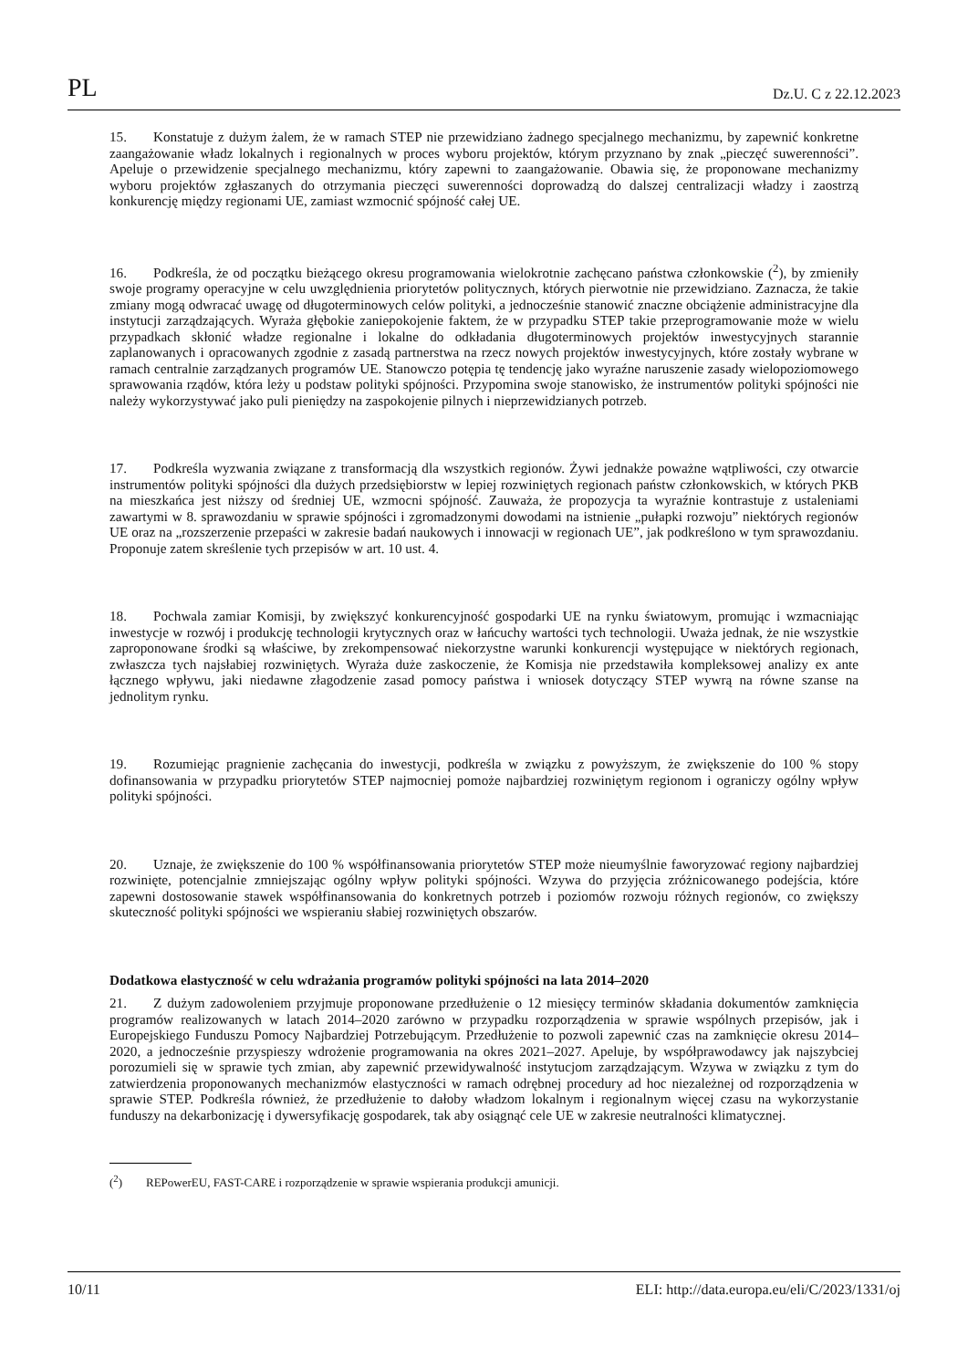PL Dz.U. C z 22.12.2023
15. Konstatuje z dużym żalem, że w ramach STEP nie przewidziano żadnego specjalnego mechanizmu, by zapewnić konkretne zaangażowanie władz lokalnych i regionalnych w proces wyboru projektów, którym przyznano by znak „pieczęć suwerenności”. Apeluje o przewidzenie specjalnego mechanizmu, który zapewni to zaangażowanie. Obawia się, że proponowane mechanizmy wyboru projektów zgłaszanych do otrzymania pieczęci suwerenności doprowadzą do dalszej centralizacji władzy i zaostrzą konkurencję między regionami UE, zamiast wzmocnić spójność całej UE.
16. Podkreśla, że od początku bieżącego okresu programowania wielokrotnie zachęcano państwa członkowskie (<sup>2</sup>), by zmieniły swoje programy operacyjne w celu uwzględnienia priorytetów politycznych, których pierwotnie nie przewidziano. Zaznacza, że takie zmiany mogą odwracać uwagę od długoterminowych celów polityki, a jednocześnie stanowić znaczne obciążenie administracyjne dla instytucji zarządzających. Wyraża głębokie zaniepokojenie faktem, że w przypadku STEP takie przeprogramowanie może w wielu przypadkach skłonić władze regionalne i lokalne do odkładania długoterminowych projektów inwestycyjnych starannie zaplanowanych i opracowanych zgodnie z zasadą partnerstwa na rzecz nowych projektów inwestycyjnych, które zostały wybrane w ramach centralnie zarządzanych programów UE. Stanowczo potępia tę tendencję jako wyraźne naruszenie zasady wielopoziomowego sprawowania rządów, która leży u podstaw polityki spójności. Przypomina swoje stanowisko, że instrumentów polityki spójności nie należy wykorzystywać jako puli pieniędzy na zaspokojenie pilnych i nieprzewidzianych potrzeb.
17. Podkreśla wyzwania związane z transformacją dla wszystkich regionów. Żywi jednakże poważne wątpliwości, czy otwarcie instrumentów polityki spójności dla dużych przedsiębiorstw w lepiej rozwiniętych regionach państw członkowskich, w których PKB na mieszkańca jest niższy od średniej UE, wzmocni spójność. Zauważa, że propozycja ta wyraźnie kontrastuje z ustaleniami zawartymi w 8. sprawozdaniu w sprawie spójności i zgromadzonymi dowodami na istnienie „pułapki rozwoju” niektórych regionów UE oraz na „rozszerzenie przepaści w zakresie badań naukowych i innowacji w regionach UE”, jak podkreślono w tym sprawozdaniu. Proponuje zatem skreślenie tych przepisów w art. 10 ust. 4.
18. Pochwala zamiar Komisji, by zwiększyć konkurencyjność gospodarki UE na rynku światowym, promując i wzmacniając inwestycje w rozwój i produkcję technologii krytycznych oraz w łańcuchy wartości tych technologii. Uważa jednak, że nie wszystkie zaproponowane środki są właściwe, by zrekompensować niekorzystne warunki konkurencji występujące w niektórych regionach, zwłaszcza tych najsłabiej rozwiniętych. Wyraża duże zaskoczenie, że Komisja nie przedstawiła kompleksowej analizy ex ante łącznego wpływu, jaki niedawne złagodzenie zasad pomocy państwa i wniosek dotyczący STEP wywrą na równe szanse na jednolitym rynku.
19. Rozumiejąc pragnienie zachęcania do inwestycji, podkreśla w związku z powyższym, że zwiększenie do 100 % stopy dofinansowania w przypadku priorytetów STEP najmocniej pomoże najbardziej rozwiniętym regionom i ograniczy ogólny wpływ polityki spójności.
20. Uznaje, że zwiększenie do 100 % współfinansowania priorytetów STEP może nieumyślnie faworyzować regiony najbardziej rozwinięte, potencjalnie zmniejszając ogólny wpływ polityki spójności. Wzywa do przyjęcia zróżnicowanego podejścia, które zapewni dostosowanie stawek współfinansowania do konkretnych potrzeb i poziomów rozwoju różnych regionów, co zwiększy skuteczność polityki spójności we wspieraniu słabiej rozwiniętych obszarów.
Dodatkowa elastyczność w celu wdrażania programów polityki spójności na lata 2014–2020
21. Z dużym zadowoleniem przyjmuje proponowane przedłużenie o 12 miesięcy terminów składania dokumentów zamknięcia programów realizowanych w latach 2014–2020 zarówno w przypadku rozporządzenia w sprawie wspólnych przepisów, jak i Europejskiego Funduszu Pomocy Najbardziej Potrzebującym. Przedłużenie to pozwoli zapewnić czas na zamknięcie okresu 2014–2020, a jednocześnie przyspieszy wdrożenie programowania na okres 2021–2027. Apeluje, by współprawodawcy jak najszybciej porozumieli się w sprawie tych zmian, aby zapewnić przewidywalność instytucjom zarządzającym. Wzywa w związku z tym do zatwierdzenia proponowanych mechanizmów elastyczności w ramach odrębnej procedury ad hoc niezależnej od rozporządzenia w sprawie STEP. Podkreśla również, że przedłużenie to dałoby władzom lokalnym i regionalnym więcej czasu na wykorzystanie funduszy na dekarbonizację i dywersyfikację gospodarek, tak aby osiągnąć cele UE w zakresie neutralności klimatycznej.
(<sup>2</sup>) REPowerEU, FAST-CARE i rozporządzenie w sprawie wspierania produkcji amunicji.
10/11 ELI: http://data.europa.eu/eli/C/2023/1331/oj